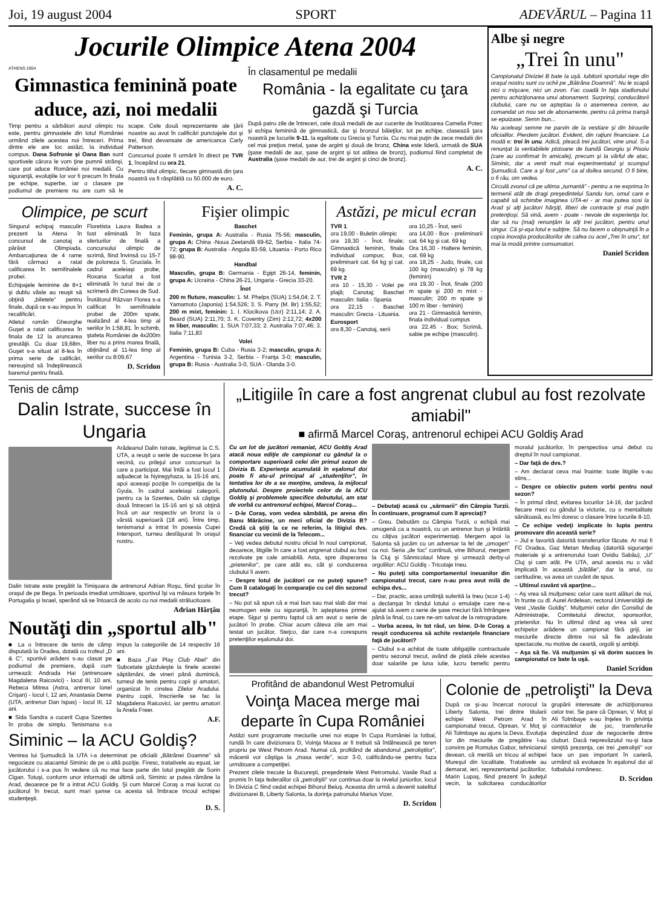Joi, 19 august 2004 SPORT ADEVĂRUL – Pagina 11
Jocurile Olimpice Atena 2004
ATHENS 2004
Gimnastica feminină poate aduce, azi, noi medalii
Timp pentru a sărbători aurul olimpic nu este, pentru gimnastele din lotul României urmând zilele acestea noi întreceri. Prima dintre ele are loc astăzi, la individual compus. Dana Sofronie şi Oana Ban sunt sportivele cărora le vom ţine pumnii strânşi, care pot aduce României noi medalii. Cu siguranţă, evoluţiile lor vor fi precum în finala pe echipe, superbe, iar o clasare pe podiumul de premiere nu are cum să le scape. Cele două reprezentante ale ţării noastre au avut în calificări punctajele doi şi trei, fiind devansate de americanca Carly Patterson.
Concursul poate fi urmărit în direct pe TVR 1, începând cu ora 21.
Pentru titlul olimpic, fiecare gimnastă din ţara noastră va fi răsplătită cu 50.000 de euro.
A. C.
În clasamentul pe medalii
România - la egalitate cu ţara gazdă şi Turcia
După patru zile de întreceri, cele două medalii de aur cucerite de înotătoarea Camelia Potec şi echipa feminină de gimnastică, dar şi bronzul băieţilor, tot pe echipe, clasează ţara noastră pe locurile 9-11, la egalitate cu Grecia şi Turcia. Cu nu mai puţin de zece medalii din cel mai preţios metal, şase de argint şi două de bronz, China este lideră, urmată de SUA (şase medalii de aur, şase de argint şi tot atâtea de bronz), podiumul fiind completat de Australia (şase medalii de aur, trei de argint şi cinci de bronz).
A. C.
Olimpice, pe scurt
Singurul echipaj masculin prezent la Atena în concursul de canotaj a părăsit Olimpiada. Ambarcaţiunea de 4 rame fără cârmaci a ratat calificarea în semifinalele probei.
Echipajele feminine de 8+1 şi dublu vâsle au reuşit să obţină „biletele" pentru finale, după ce s-au impus în recalificări.
Atletul român Gheorghe Guşet a ratat calificarea în finala de 12 la aruncarea greutăţii. Cu doar 19,68m, Guşet s-a situat al 8-lea în prima serie de calificări, nereuşind să îndeplinească baremul pentru finală.
Floretista Laura Badea a fost eliminată în faza sferturilor de finală a concursului olimpic de scrimă, fiind învinsă cu 15-7 de poloneza S. Gruciala. În cadrul aceleiaşi probe, Roxana Scarlat a fost eliminată în turul trei de o scrimeră din Coreea de Sud.
Înotătorul Răzvan Florea s-a calificat în semifinalele probei de 200m spate, realizând al 4-lea timp al seriilor în 1:58,81. În schimb, ştafeta României de 4x200m liber nu a prins marea finală, obţinând al 11-lea timp al seriilor cu 8:09,67
D. Scridon
Fişier olimpic
Baschet
Feminin, grupa A: Australia - Rusia 75-56; masculin, grupa A: China -Noua Zeelandă 69-62, Serbia - Italia 74-72; grupa B: Australia - Angola 83-59, Lituania - Porto Rico 98-90.
Handbal
Masculin, grupa B: Germania - Egipt 26-14, feminin, grupa A: Ucraina - China 26-21, Ungaria - Grecia 33-20.
Înot
200 m fluture, masculin: 1. M. Phelps (SUA) 1:54,04; 2. T. Yamamoto (Japonia) 1:54,526; 3. S. Parry (M. Br) 1:55,52; 200 m mixt, feminin: 1. I. Klocikova (Ucr) 2:11,14; 2. A. Beard (SUA) 2:11,70; 3. K. Coventry (Zim) 2:12,72; 4x200 m liber, masculin: 1. SUA 7:07,33; 2. Australia 7:07,46; 3. Italia 7:11,83
Volei
Feminin, grupa B: Cuba - Rusia 3-2; masculin, grupa A: Argentina - Tunisia 3-2, Serbia - Franţa 3-0; masculin, grupa B: Rusia - Australia 3-0, SUA - Olanda 3-0.
Astăzi, pe micul ecran
TVR 1
ora 19,00 - Buletin olimpic
ora 19,30 - Înot, finale; Gimnastică feminin, finala individual compus; Box, preliminarii cat. 64 kg şi cat. 69 kg.
TVR 2
ora 10 - 15,30 - Volei pe plajă; Canotaj; Baschet masculin: Italia - Spania
ora 22,15 - Baschet masculin: Grecia - Lituania.
Eurosport
ora 8,30 - Canotaj, serii
ora 10,25 - Înot, serii
ora 14,00 - Box - preliminarii cat. 64 kg şi cat. 69 kg
Ora 16,30 - Haltere feminin, cat. 69 kg
ora 18,25 - Judo, finale, cat 100 kg (masculin) şi 78 kg (feminin)
ora 19,30 - Înot, finale (200 m spate şi 200 m mixt - masculin; 200 m spate şi 100 m liber - feminin)
ora 21 - Gimnastică feminin, finala individual compus
ora 22,45 - Box; Scrimă, sabie pe echipe (masculin).
Albe şi negre
„Trei în unu"
Campionatul Diviziei B bate la uşă. Iubitorii sportului rege din oraşul nostru sunt cu ochii pe „Bătrâna Doamnă". Nu le scapă nici o mişcare, nici un zvon. Fac coadă în faţa stadionului pentru achiziţionarea unui abonament. Surprinşi, conducătorii clubului, care nu se aşteptau la o asemenea cerere, au comandat un nou set de abonamente, pentru că prima tranşă se epuizase. Semn bun...
Nu aceleaşi semne ne parvin de la vestiare şi din birourile oficialilor. Pierdem jucători. Evident, din raţiuni financiare. La modă e: trei în unu. Adică, pleacă trei jucători, vine unul. S-a renunţat la veritabilele pistoane de bandă Georgiu şi Pisoiu (care au confirmat în amicale), precum şi la vârful de atac, Siminic, dar a venit mult mai experimentatul şi scumpul Şumudică. Care a şi fost „uns" ca al doilea secund. O fi bine, o fi rău, om vedea.
Circulă zvonul că pe ultima „turnantă" - pentru a ne exprima în termenii atât de dragi preşedintelui Sandu Ion, omul care e capabil să schimbe imaginea UTA-ei - ar mai putea sosi la Arad şi alţi jucători hârşiţi, liberi de contracte şi mai puţin pretenţioşi. Să vină, avem - poate - nevoie de experienţa lor, dar să nu (mai) renunţăm la alţi trei jucători, pentru unul singur. Că şi-aşa lotul e subţire. Să nu facem o obişnuinţă în a copia inovaţia producătorilor de cafea cu acel „Trei în unu", tot mai la modă printre consumatori.
Daniel Scridon
Tenis de câmp
Dalin Istrate, succese în Ungaria
Arădeanul Dalin Istrate, legitimat la C.S. UTA, a reuşit o serie de succese în ţara vecină, cu prilejul unor concursuri la care a participat. Mai întâi a fost locul 1 adjudecat la Nyiregyhaza, la 15-16 ani, apoi aceeaşi poziţie în competiţia de la Gyula, în cadrul aceleiaşi categorii, pentru ca la Szentes, Dalin să câştige două întreceri la 15-16 ani şi să obţină încă un aur respectiv un bronz la o vârstă superioară (18 ani). Între timp, tenismanul a intrat în posesia Cupei Intersport, turneu desfăşurat în oraşul nostru.
Dalin Istrate este pregătit la Timişoara de antrenorul Adrian Roşu, fiind şcolar în oraşul de pe Bega. În perioada imediat următoare, sportivul îşi va măsura forţele în Portugalia şi Israel, sperând să se întoarcă de acolo cu noi medalii strălucitoare.
Adrian Hărţău
Noutăţi din „sportul alb"
■ La o întrecere de tenis de câmp disputată la Oradea, dotată cu trofeul „D & C", sportivii arădeni s-au clasat pe podiumul de premiere, după cum urmează: Andrada Hai (antrenoare Magdalena Raicovici) - locul III, 10 ani, Rebeca Mitrea (Astra, antrenor Ionel Crişan) - locul I, 12 ani, Anastasia Deme (UTA, antrenor Dan Ispas) - locul III, 12 ani.
■ Sida Sandra a cucerit Cupa Szentes în proba de simplu. Tenismana s-a impus la categoriile de 14 respectiv 16 ani.
■ Baza „Fair Play Club Abel" din Subcetate găzduieşte la finele acestei săptămâni, de vineri până duminică, turneul de tenis pentru copii şi amatori, organizat în cinstea Zilelor Aradului. Pentru copii, înscrierile se fac la Magdalena Raicovici, iar pentru amatori la Anela Freer.
A.F.
Siminic – la ACU Goldiş?
Venirea lui Şumudică la UTA i-a determinat pe oficialii „Bătrânei Doamne" să negocieze cu atacantul Siminic de pe o altă poziţie. Firesc, tratativele au eşuat, iar jucătorului i s-a pus în vedere că nu mai face parte din lotul pregătit de Sorin Cigan. Totuşi, conform unor informaţii de ultimă oră, Siminic ar putea rămâne la Arad, deoarece pe fir a intrat ACU Goldiş. Şi cum Marcel Coraş a mai lucrat cu jucătorul în trecut, sunt mari şanse ca acesta să îmbrace tricoul echipei studenţeşti.
D. S.
„Litigiile în care a fost angrenat clubul au fost rezolvate amiabil"
■ afirmă Marcel Coraş, antrenorul echipei ACU Goldiş Arad
Cu un lot de jucători remaniat, ACU Goldiş Arad atacă noua ediţie de campionat cu gândul la o comportare superioară celei din primul sezon de Divizia B. Experienţa acumulată în eşalonul doi poate fi atu-ul principal al „studenţilor", în tentativa lor de a se menţine, undeva, la mijlocul plutonului. Despre proiectele celor de la ACU Goldiş şi problemele specifice debutului, am stat de vorbă cu antrenorul echipei, Marcel Coraş...
– D-le Coraş, vom vedea sâmbătă, pe arena din Banu Mărăcine, un meci oficial de Divizia B? Credă că ştiţi la ce ne referim, la litigiul dvs. financiar cu vecinii de la Telecom...
– Veţi vedea debutul nostru oficial în noul campionat, deoarece, litigiile în care a fost angrenat clubul au fost rezolvate pe cale amiabilă. Asta, spre disperarea „prietenilor", pe care atât eu, cât şi conducerea clubului îi avem.
– Despre lotul de jucători ce ne puteţi spune? Cum îl catalogaţi în comparaţie cu cel din sezonul trecut?
– Nu pot să spun că e mai bun sau mai slab dar mai neomogen este cu siguranţă, în aşteptarea primei etape. Sigur şi pentru faptul că am avut o serie de jucători în probe. Chiar acum câteva zile am mai testat un jucător, Steţco, dar care n-a corespuns pretenţiilor eşalonului doi.
– Debutaţi acasă cu „sărmarii" din Câmpia Turzii. În continuare, programul cum îl apreciaţi?
– Greu. Debutăm cu Câmpia Turzii, o echipă mai omogenă ca a noastră, cu un antrenor bun şi întărită cu câţiva jucători experimentaţi. Mergem apoi la Salonta să jucăm cu un adversar la fel de „omogen" ca noi. Seria „de foc" continuă, vine Bihorul, mergem la Cluj şi Sânnicolaul Mare şi urmează derby-ul orgoliilor: ACU Goldiş - Tricotaje Ineu.
– Nu puteţi uita comportamentul ineuanilor din campionatul trecut, care n-au prea avut milă de echipa dvs...
– Dar, practic, acea umilinţă suferită la Ineu (scor 1-4) a declanşat în rândul lotului o emulaţie care ne-a ajutat să avem o serie de şase meciuri fără înfrângere până la final, cu care ne-am salvat de la retrogradare.
– Vorba aceea, în tot răul, un bine. D-le Coraş a reuşit conducerea să achite restanţele financiare faţă de jucători?
– Clubul s-a achitat de toate obligaţiile contractuale pentru sezonul trecut, având de plată zilele acestea doar salariile pe luna iulie, lucru benefic pentru moralul jucătorilor, în perspectiva unui debut cu dreptul în noul campionat.
– Dar faţă de dvs.?
– Am declarat ceva mai înainte: toate litigiile s-au stins...
– Despre ce obiectiv putem vorbi pentru noul sezon?
– În primul rând, evitarea locurilor 14-16, dar jucând fiecare meci cu gândul la victorie, cu o mentalitate sănătoasă, eu îmi doresc o clasare între locurile 8-10.
– Ce echipe vedeţi implicate în lupta pentru promovare din această serie?
– Jiul e favorită datorită transferurilor făcute. Ar mai fi FC Oradea, Gaz Metan Mediaş (datorită siguranţei materiale şi a antrenorului Ioan Ovidiu Sabău), „U" Cluj şi cam atât. Pe UTA, anul acesta nu o văd implicată în această „bătălie", dar la anul, cu certitudine, va avea un cuvânt de spus.
– Ultimul cuvânt vă aparţine...
– Aş vrea să mulţumesc celor care sunt alături de noi, în frunte cu dl. Aurel Ardelean, rectorul Universităţii de Vest „Vasile Goldiş". Mulţumiri celor din Consiliul de Administraţie, Comitetului director, sponsorilor, prietenilor. Nu în ultimul rând aş vrea să urez echipelor arădene un campionat fără griji, iar meciurile directe dintre noi să fie adevărate spectacole, nu motive de ceartă, orgolii şi ambiţii.
– Aşa să fie. Vă mulţumim şi vă dorim succes în campionatul ce bate la uşă.
Daniel Scridon
Profitând de abandonul West Petromului
Voinţa Macea merge mai departe în Cupa României
Astăzi sunt programate meciurile unei noi etape în Cupa României la fotbal, rundă în care divizionara D, Voinţa Macea ar fi trebuit să întâlnească pe teren propriu pe West Petrom Arad. Numai că, profitând de abandonul „petroliştilor", măcenii vor câştiga la „masa verde", scor 3-0, calificându-se pentru faza următoare a competiţiei.
Prezent zilele trecute la Bucureşti, preşedintele West Petromului, Vasile Rad a promis în faţa federalilor că „petroliştii" vor continua doar la nivelul juniorilor, locul în Divizia C fiind cedat echipei Bihorul Beiuş. Aceasta din urmă a devenit satelitul divizionarei B, Liberty Salonta, la dorinţa patronului Marius Vizer.
D. Scridon
Colonie de „petrolişti" la Deva
După ce şi-au încercat norocul la Liberty Salonta, trei dintre titularii echipei West Petrom Arad în campionatul trecut, Oprean, V. Moţ şi Ali Tolmbaye au ajuns la Deva. Evoluţia lor din meciurile de pregătire l-au convins pe Romulus Gabor, tehnicianul devean, că merită un tricou al echipei Mureşul din localitate. Tratativele au demarat, ieri, reprezentantul jucătorilor, Marin Lupaş, fiind prezent în judeţul vecin, la solicitarea conducătorilor grupării interesate de achiziţionarea celor trei. Se pare că Oprean, V. Moţ şi Ali Tolmbaye s-au înţeles în privinţa contractelor de joc, transferurile depinzând doar de negocierile dintre cluburi. Dacă neprevăzutul nu-şi face simţită prezenţa, cei trei „petrolişti" vor face un pas important în carieră, urmând să evolueze în eşalonul doi al fotbalului românesc.
D. Scridon